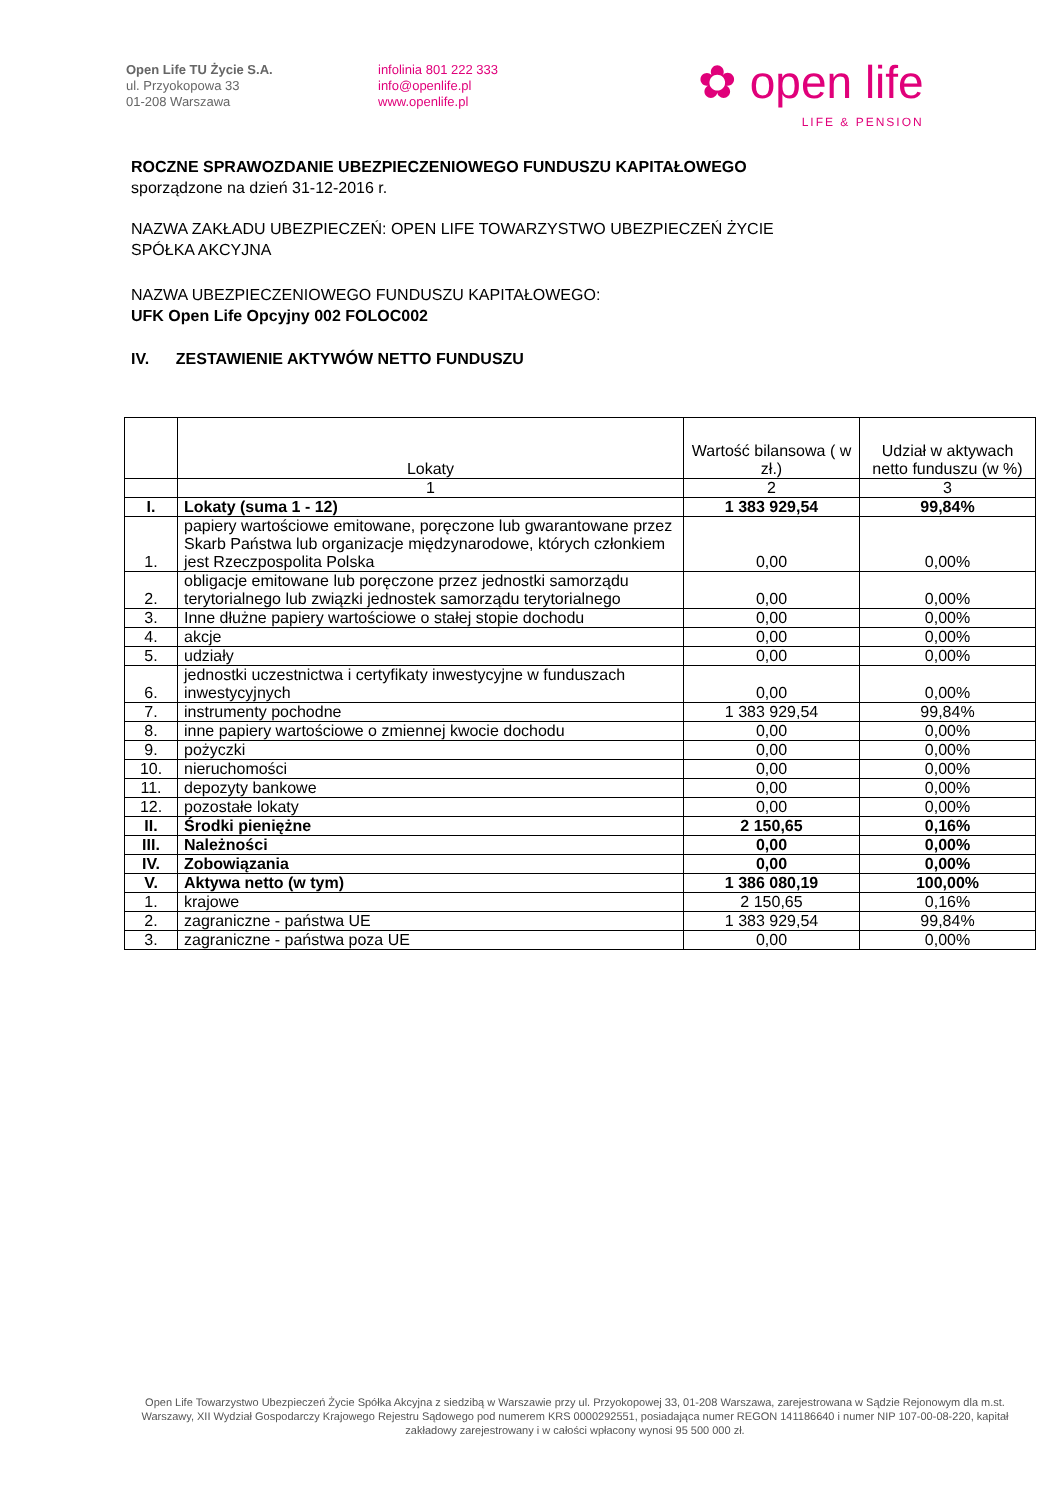Open Life TU Życie S.A.
ul. Przyokopowa 33
01-208 Warszawa
infolinia 801 222 333
info@openlife.pl
www.openlife.pl
✿ open life
LIFE & PENSION
ROCZNE SPRAWOZDANIE UBEZPIECZENIOWEGO FUNDUSZU KAPITAŁOWEGO
sporządzone na dzień 31-12-2016 r.
NAZWA ZAKŁADU UBEZPIECZEŃ: OPEN LIFE TOWARZYSTWO UBEZPIECZEŃ ŻYCIE
SPÓŁKA AKCYJNA
NAZWA UBEZPIECZENIOWEGO FUNDUSZU KAPITAŁOWEGO:
UFK Open Life Opcyjny 002 FOLOC002
IV. ZESTAWIENIE AKTYWÓW NETTO FUNDUSZU
| | Lokaty | Wartość bilansowa ( w zł.) | Udział w aktywach netto funduszu (w %) |
| --- | --- | --- | --- |
| | 1 | 2 | 3 |
| I. | Lokaty (suma 1 - 12) | 1 383 929,54 | 99,84% |
| 1. | papiery wartościowe emitowane, poręczone lub gwarantowane przez Skarb Państwa lub organizacje międzynarodowe, których członkiem jest Rzeczpospolita Polska | 0,00 | 0,00% |
| 2. | obligacje emitowane lub poręczone przez jednostki samorządu terytorialnego lub związki jednostek samorządu terytorialnego | 0,00 | 0,00% |
| 3. | Inne dłużne papiery wartościowe o stałej stopie dochodu | 0,00 | 0,00% |
| 4. | akcje | 0,00 | 0,00% |
| 5. | udziały | 0,00 | 0,00% |
| 6. | jednostki uczestnictwa i certyfikaty inwestycyjne w funduszach inwestycyjnych | 0,00 | 0,00% |
| 7. | instrumenty pochodne | 1 383 929,54 | 99,84% |
| 8. | inne papiery wartościowe o zmiennej kwocie dochodu | 0,00 | 0,00% |
| 9. | pożyczki | 0,00 | 0,00% |
| 10. | nieruchomości | 0,00 | 0,00% |
| 11. | depozyty bankowe | 0,00 | 0,00% |
| 12. | pozostałe lokaty | 0,00 | 0,00% |
| II. | Środki pieniężne | 2 150,65 | 0,16% |
| III. | Należności | 0,00 | 0,00% |
| IV. | Zobowiązania | 0,00 | 0,00% |
| V. | Aktywa netto (w tym) | 1 386 080,19 | 100,00% |
| 1. | krajowe | 2 150,65 | 0,16% |
| 2. | zagraniczne - państwa UE | 1 383 929,54 | 99,84% |
| 3. | zagraniczne - państwa poza UE | 0,00 | 0,00% |
Open Life Towarzystwo Ubezpieczeń Życie Spółka Akcyjna z siedzibą w Warszawie przy ul. Przyokopowej 33, 01-208 Warszawa, zarejestrowana w Sądzie Rejonowym dla m.st. Warszawy, XII Wydział Gospodarczy Krajowego Rejestru Sądowego pod numerem KRS 0000292551, posiadająca numer REGON 141186640 i numer NIP 107-00-08-220, kapitał zakładowy zarejestrowany i w całości wpłacony wynosi 95 500 000 zł.